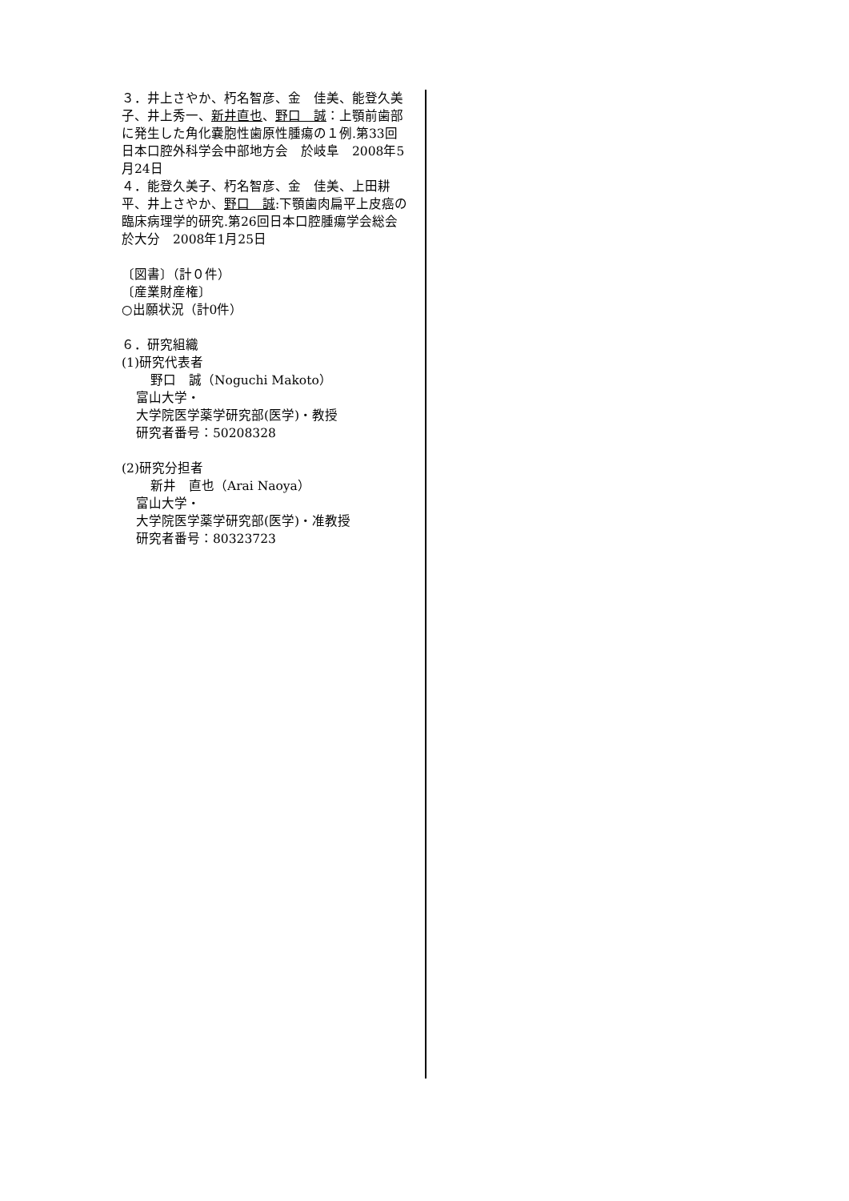３．井上さやか、朽名智彦、金　佳美、能登久美子、井上秀一、新井直也、野口　誠：上顎前歯部に発生した角化嚢胞性歯原性腫瘍の１例.第33回日本口腔外科学会中部地方会　於岐阜　2008年5月24日
４．能登久美子、朽名智彦、金　佳美、上田耕平、井上さやか、野口　誠:下顎歯肉扁平上皮癌の臨床病理学的研究.第26回日本口腔腫瘍学会総会　於大分　2008年1月25日
〔図書〕（計０件）
〔産業財産権〕
○出願状況（計0件）
６．研究組織
(1)研究代表者
野口　誠（Noguchi Makoto）
富山大学・
大学院医学薬学研究部(医学)・教授
研究者番号：50208328
(2)研究分担者
新井　直也（Arai Naoya）
富山大学・
大学院医学薬学研究部(医学)・准教授
研究者番号：80323723